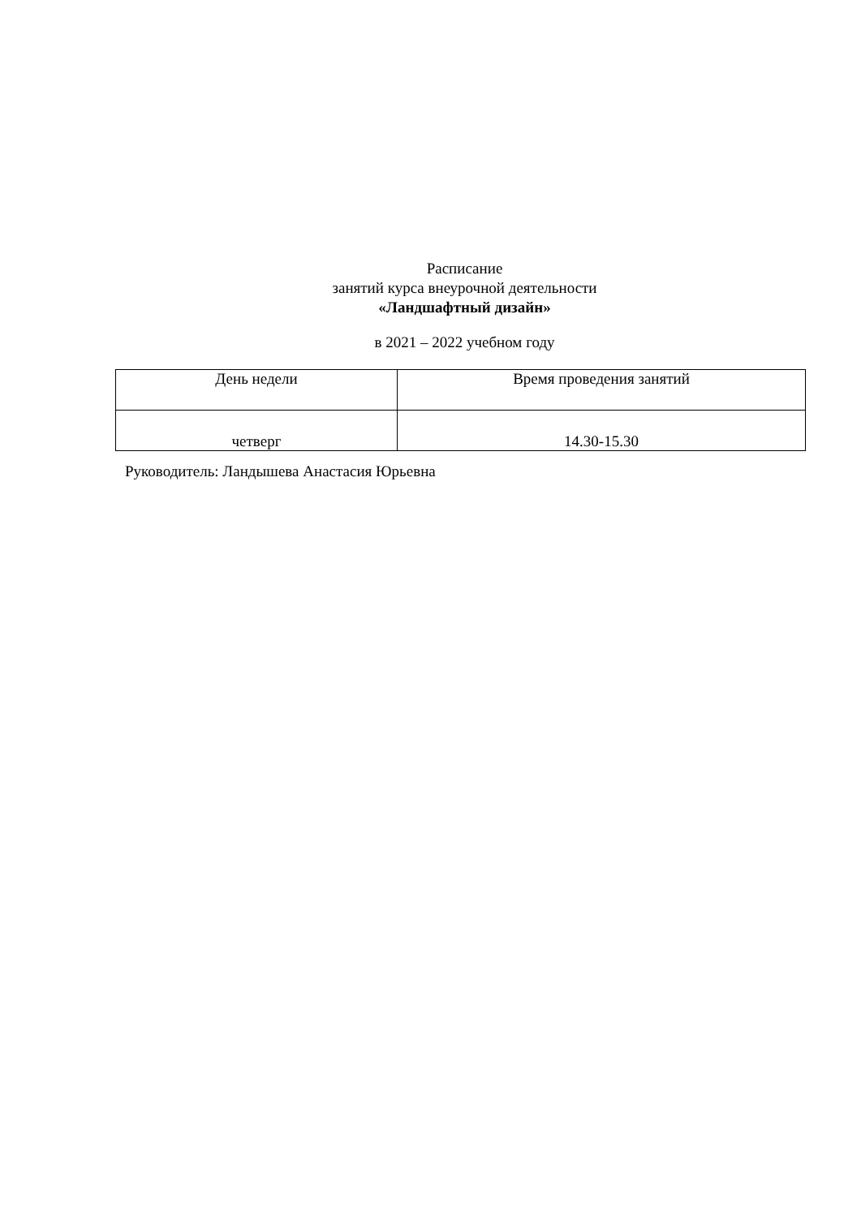Расписание
занятий курса внеурочной деятельности
«Ландшафтный дизайн»
в 2021 – 2022 учебном году
| День недели | Время проведения занятий |
| четверг | 14.30-15.30 |
Руководитель: Ландышева Анастасия Юрьевна